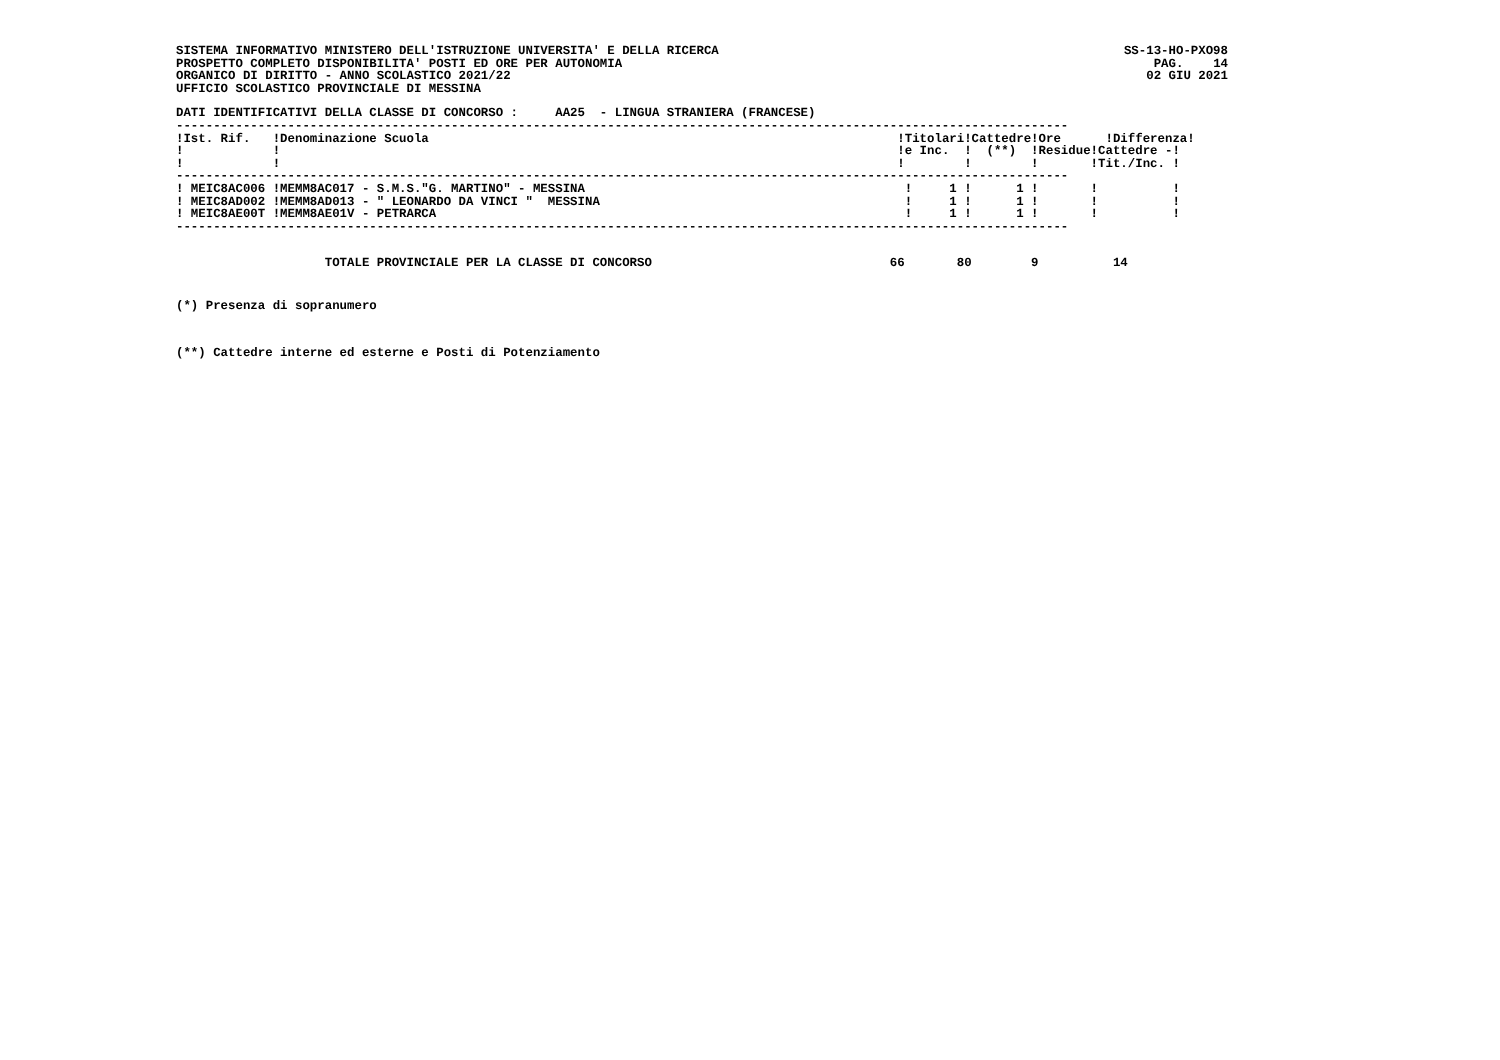SISTEMA INFORMATIVO MINISTERO DELL'ISTRUZIONE UNIVERSITA' E DELLA RICERCA
PROSPETTO COMPLETO DISPONIBILITA' POSTI ED ORE PER AUTONOMIA
ORGANICO DI DIRITTO - ANNO SCOLASTICO 2021/22
UFFICIO SCOLASTICO PROVINCIALE DI MESSINA
SS-13-HO-PXO98
PAG. 14
02 GIU 2021
DATI IDENTIFICATIVI DELLA CLASSE DI CONCORSO :     AA25  - LINGUA STRANIERA (FRANCESE)
------------------------------------------------------------------------------------------------------------------------
| !Ist. Rif. !Denominazione Scuola | !Titolari!Cattedre!Ore !Differenza! |
| --- | --- |
| ! ! | !e Inc. ! (**) !Residue!Cattedre -! |
| ! ! | ! ! ! !Tit./Inc. ! |
------------------------------------------------------------------------------------------------------------------------
| ! MEIC8AC006 !MEMM8AC017 - S.M.S."G. MARTINO" - MESSINA | ! 1 ! 1 ! ! ! |
| ! MEIC8AD002 !MEMM8AD013 - " LEONARDO DA VINCI " MESSINA | ! 1 ! 1 ! ! ! |
| ! MEIC8AE00T !MEMM8AE01V - PETRARCA | ! 1 ! 1 ! ! ! |
------------------------------------------------------------------------------------------------------------------------
                    TOTALE PROVINCIALE PER LA CLASSE DI CONCORSO                                66       80        9          14
(*) Presenza di sopranumero
(**) Cattedre interne ed esterne e Posti di Potenziamento